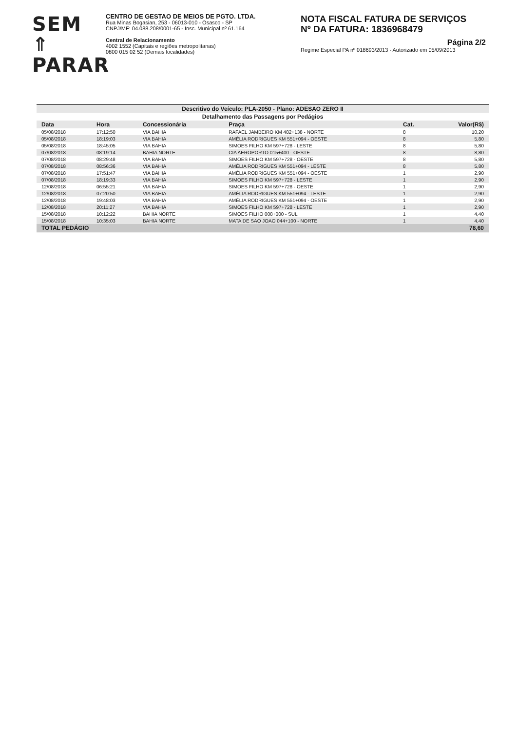SEM ⇑
PARAR
CENTRO DE GESTAO DE MEIOS DE PGTO. LTDA.
Rua Minas Bogasian, 253 - 06013-010 - Osasco - SP
CNPJ/MF: 04.088.208/0001-65 - Insc. Municipal nº 61.164
Central de Relacionamento
4002 1552 (Capitais e regiões metropolitanas)
0800 015 02 52 (Demais localidades)
NOTA FISCAL FATURA DE SERVIÇOS
Nº DA FATURA: 1836968479
Página 2/2
Regime Especial PA nº 018693/2013 - Autorizado em 05/09/2013
| Descritivo do Veículo: PLA-2050 - Plano: ADESAO ZERO II | | | | | |
| Detalhamento das Passagens por Pedágios | | | | | |
| Data | Hora | Concessionária | Praça | Cat. | Valor(R$) |
| 05/08/2018 | 17:12:50 | VIA BAHIA | RAFAEL JAMBEIRO KM 482+138 - NORTE | 8 | 10,20 |
| 05/08/2018 | 18:19:03 | VIA BAHIA | AMÉLIA RODRIGUES KM 551+094 - OESTE | 8 | 5,80 |
| 05/08/2018 | 18:45:05 | VIA BAHIA | SIMOES FILHO KM 597+728 - LESTE | 8 | 5,80 |
| 07/08/2018 | 08:19:14 | BAHIA NORTE | CIA AEROPORTO 015+400 - OESTE | 8 | 8,80 |
| 07/08/2018 | 08:29:48 | VIA BAHIA | SIMOES FILHO KM 597+728 - OESTE | 8 | 5,80 |
| 07/08/2018 | 08:56:36 | VIA BAHIA | AMÉLIA RODRIGUES KM 551+094 - LESTE | 8 | 5,80 |
| 07/08/2018 | 17:51:47 | VIA BAHIA | AMÉLIA RODRIGUES KM 551+094 - OESTE | 1 | 2,90 |
| 07/08/2018 | 18:19:33 | VIA BAHIA | SIMOES FILHO KM 597+728 - LESTE | 1 | 2,90 |
| 12/08/2018 | 06:55:21 | VIA BAHIA | SIMOES FILHO KM 597+728 - OESTE | 1 | 2,90 |
| 12/08/2018 | 07:20:50 | VIA BAHIA | AMÉLIA RODRIGUES KM 551+094 - LESTE | 1 | 2,90 |
| 12/08/2018 | 19:48:03 | VIA BAHIA | AMÉLIA RODRIGUES KM 551+094 - OESTE | 1 | 2,90 |
| 12/08/2018 | 20:11:27 | VIA BAHIA | SIMOES FILHO KM 597+728 - LESTE | 1 | 2,90 |
| 15/08/2018 | 10:12:22 | BAHIA NORTE | SIMOES FILHO 008+000 - SUL | 1 | 4,40 |
| 15/08/2018 | 10:35:03 | BAHIA NORTE | MATA DE SAO JOAO 044+100 - NORTE | 1 | 4,40 |
| TOTAL PEDÁGIO | | | | | 78,60 |